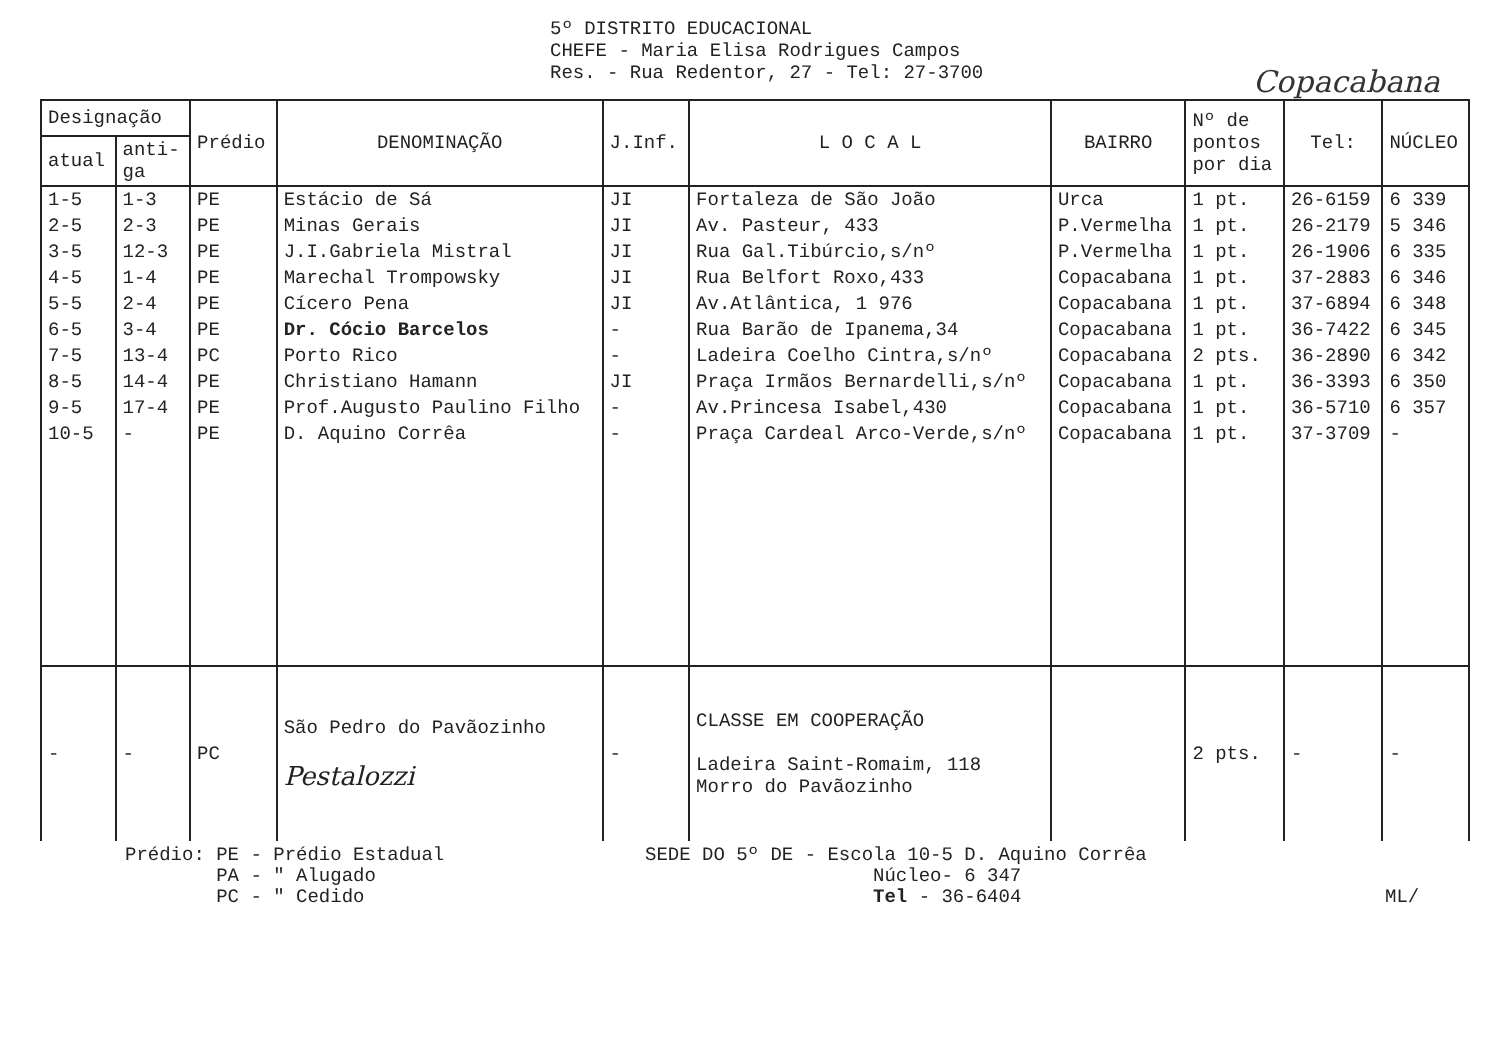5º DISTRITO EDUCACIONAL
CHEFE - Maria Elisa Rodrigues Campos
Res. - Rua Redentor, 27 - Tel: 27-3700
Copacabana
| Designação | | Prédio | DENOMINAÇÃO | J.Inf. | L O C A L | BAIRRO | Nº de pontos por dia | Tel: | NÚCLEO |
| --- | --- | --- | --- | --- | --- | --- | --- | --- | --- |
| atual | anti- ga | | | | | | | | |
| 1-5 | 1-3 | PE | Estácio de Sá | JI | Fortaleza de São João | Urca | 1 pt. | 26-6159 | 6 339 |
| 2-5 | 2-3 | PE | Minas Gerais | JI | Av. Pasteur, 433 | P.Vermelha | 1 pt. | 26-2179 | 5 346 |
| 3-5 | 12-3 | PE | J.I.Gabriela Mistral | JI | Rua Gal.Tibúrcio,s/nº | P.Vermelha | 1 pt. | 26-1906 | 6 335 |
| 4-5 | 1-4 | PE | Marechal Trompowsky | JI | Rua Belfort Roxo,433 | Copacabana | 1 pt. | 37-2883 | 6 346 |
| 5-5 | 2-4 | PE | Cícero Pena | JI | Av.Atlântica, 1 976 | Copacabana | 1 pt. | 37-6894 | 6 348 |
| 6-5 | 3-4 | PE | Dr. Cócio Barcelos | - | Rua Barão de Ipanema,34 | Copacabana | 1 pt. | 36-7422 | 6 345 |
| 7-5 | 13-4 | PC | Porto Rico | - | Ladeira Coelho Cintra,s/nº | Copacabana | 2 pts. | 36-2890 | 6 342 |
| 8-5 | 14-4 | PE | Christiano Hamann | JI | Praça Irmãos Bernardelli,s/nº | Copacabana | 1 pt. | 36-3393 | 6 350 |
| 9-5 | 17-4 | PE | Prof.Augusto Paulino Filho | - | Av.Princesa Isabel,430 | Copacabana | 1 pt. | 36-5710 | 6 357 |
| 10-5 | - | PE | D. Aquino Corrêa | - | Praça Cardeal Arco-Verde,s/nº | Copacabana | 1 pt. | 37-3709 | - |
| - | - | PC | São Pedro do Pavãozinho Pestalozzi | - | CLASSE EM COOPERAÇÃO Ladeira Saint-Romaim, 118 Morro do Pavãozinho | | 2 pts. | - | - |
Prédio: PE - Prédio Estadual
PA - " Alugado
PC - " Cedido
SEDE DO 5º DE - Escola 10-5 D. Aquino Corrêa
Núcleo- 6 347
Tel - 36-6404
ML/